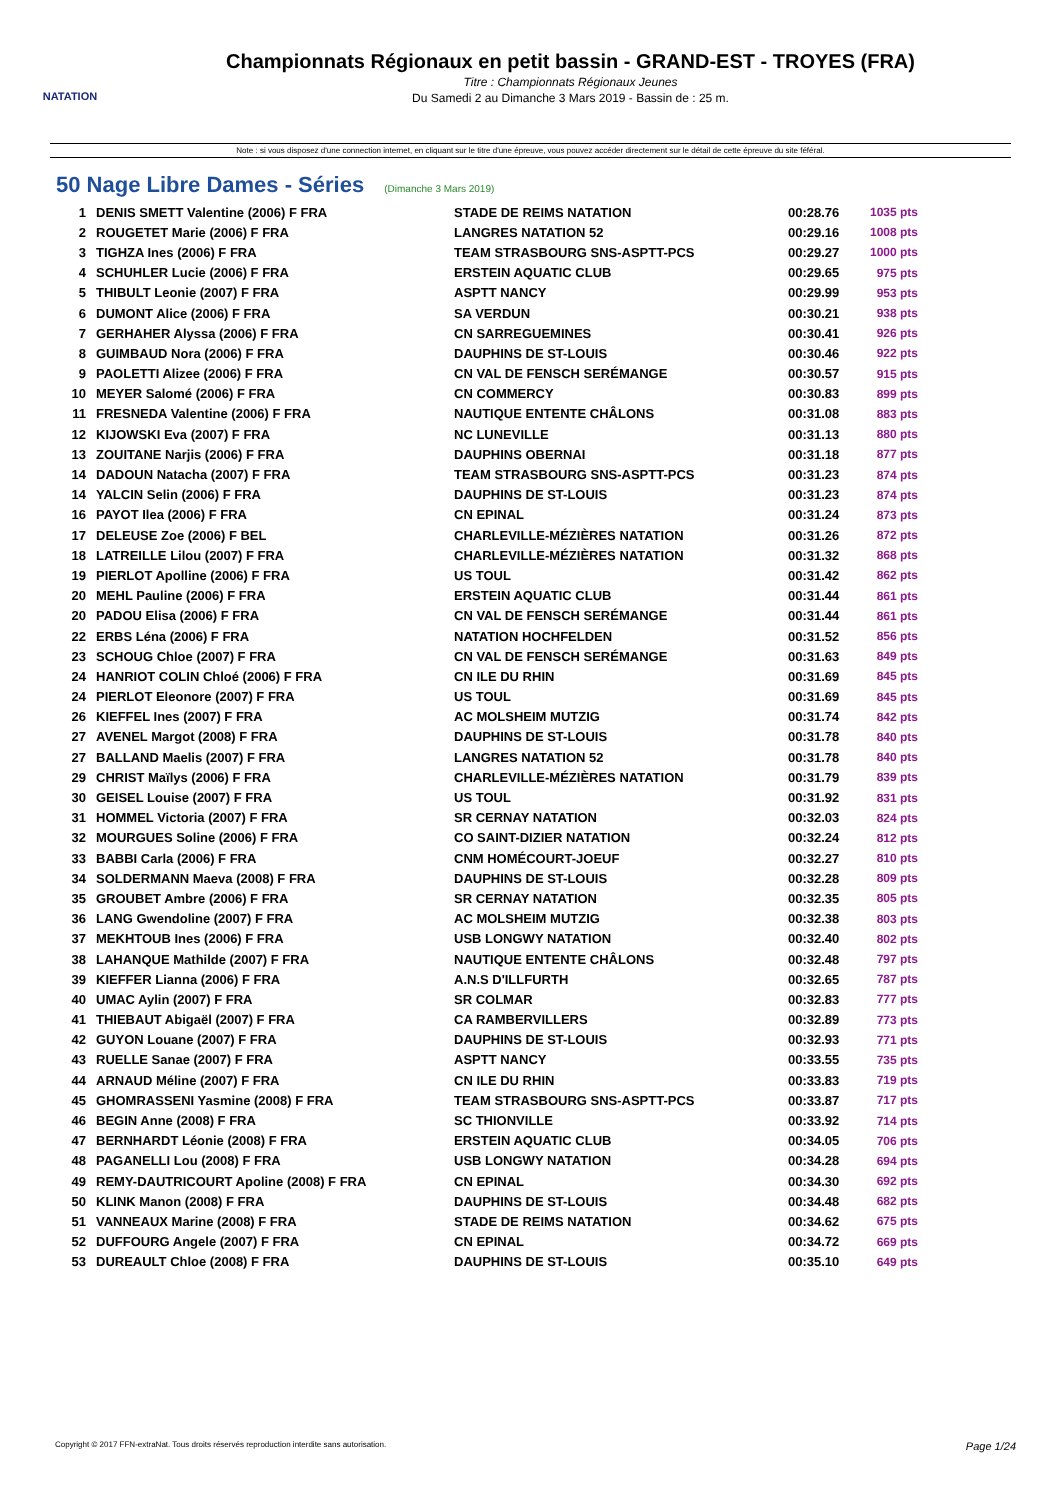NATATION
Championnats Régionaux en petit bassin - GRAND-EST - TROYES (FRA)
Titre : Championnats Régionaux Jeunes
Du Samedi 2 au Dimanche 3 Mars 2019 - Bassin de : 25 m.
Note : si vous disposez d'une connection internet, en cliquant sur le titre d'une épreuve, vous pouvez accéder directement sur le détail de cette épreuve du site féféral.
50 Nage Libre Dames - Séries (Dimanche 3 Mars 2019)
| 1 | DENIS SMETT Valentine (2006) F FRA | STADE DE REIMS NATATION | 00:28.76 | 1035 pts |
| 2 | ROUGETET Marie (2006) F FRA | LANGRES NATATION 52 | 00:29.16 | 1008 pts |
| 3 | TIGHZA Ines (2006) F FRA | TEAM STRASBOURG SNS-ASPTT-PCS | 00:29.27 | 1000 pts |
| 4 | SCHUHLER Lucie (2006) F FRA | ERSTEIN AQUATIC CLUB | 00:29.65 | 975 pts |
| 5 | THIBULT Leonie (2007) F FRA | ASPTT NANCY | 00:29.99 | 953 pts |
| 6 | DUMONT Alice (2006) F FRA | SA VERDUN | 00:30.21 | 938 pts |
| 7 | GERHAHER Alyssa (2006) F FRA | CN SARREGUEMINES | 00:30.41 | 926 pts |
| 8 | GUIMBAUD Nora (2006) F FRA | DAUPHINS DE ST-LOUIS | 00:30.46 | 922 pts |
| 9 | PAOLETTI Alizee (2006) F FRA | CN VAL DE FENSCH SERÉMANGE | 00:30.57 | 915 pts |
| 10 | MEYER Salomé (2006) F FRA | CN COMMERCY | 00:30.83 | 899 pts |
| 11 | FRESNEDA Valentine (2006) F FRA | NAUTIQUE ENTENTE CHÂLONS | 00:31.08 | 883 pts |
| 12 | KIJOWSKI Eva (2007) F FRA | NC LUNEVILLE | 00:31.13 | 880 pts |
| 13 | ZOUITANE Narjis (2006) F FRA | DAUPHINS OBERNAI | 00:31.18 | 877 pts |
| 14 | DADOUN Natacha (2007) F FRA | TEAM STRASBOURG SNS-ASPTT-PCS | 00:31.23 | 874 pts |
| 14 | YALCIN Selin (2006) F FRA | DAUPHINS DE ST-LOUIS | 00:31.23 | 874 pts |
| 16 | PAYOT Ilea (2006) F FRA | CN EPINAL | 00:31.24 | 873 pts |
| 17 | DELEUSE Zoe (2006) F BEL | CHARLEVILLE-MÉZIÈRES NATATION | 00:31.26 | 872 pts |
| 18 | LATREILLE Lilou (2007) F FRA | CHARLEVILLE-MÉZIÈRES NATATION | 00:31.32 | 868 pts |
| 19 | PIERLOT Apolline (2006) F FRA | US TOUL | 00:31.42 | 862 pts |
| 20 | MEHL Pauline (2006) F FRA | ERSTEIN AQUATIC CLUB | 00:31.44 | 861 pts |
| 20 | PADOU Elisa (2006) F FRA | CN VAL DE FENSCH SERÉMANGE | 00:31.44 | 861 pts |
| 22 | ERBS Léna (2006) F FRA | NATATION HOCHFELDEN | 00:31.52 | 856 pts |
| 23 | SCHOUG Chloe (2007) F FRA | CN VAL DE FENSCH SERÉMANGE | 00:31.63 | 849 pts |
| 24 | HANRIOT COLIN Chloé (2006) F FRA | CN ILE DU RHIN | 00:31.69 | 845 pts |
| 24 | PIERLOT Eleonore (2007) F FRA | US TOUL | 00:31.69 | 845 pts |
| 26 | KIEFFEL Ines (2007) F FRA | AC MOLSHEIM MUTZIG | 00:31.74 | 842 pts |
| 27 | AVENEL Margot (2008) F FRA | DAUPHINS DE ST-LOUIS | 00:31.78 | 840 pts |
| 27 | BALLAND Maelis (2007) F FRA | LANGRES NATATION 52 | 00:31.78 | 840 pts |
| 29 | CHRIST Maïlys (2006) F FRA | CHARLEVILLE-MÉZIÈRES NATATION | 00:31.79 | 839 pts |
| 30 | GEISEL Louise (2007) F FRA | US TOUL | 00:31.92 | 831 pts |
| 31 | HOMMEL Victoria (2007) F FRA | SR CERNAY NATATION | 00:32.03 | 824 pts |
| 32 | MOURGUES Soline (2006) F FRA | CO SAINT-DIZIER NATATION | 00:32.24 | 812 pts |
| 33 | BABBI Carla (2006) F FRA | CNM HOMÉCOURT-JOEUF | 00:32.27 | 810 pts |
| 34 | SOLDERMANN Maeva (2008) F FRA | DAUPHINS DE ST-LOUIS | 00:32.28 | 809 pts |
| 35 | GROUBET Ambre (2006) F FRA | SR CERNAY NATATION | 00:32.35 | 805 pts |
| 36 | LANG Gwendoline (2007) F FRA | AC MOLSHEIM MUTZIG | 00:32.38 | 803 pts |
| 37 | MEKHTOUB Ines (2006) F FRA | USB LONGWY NATATION | 00:32.40 | 802 pts |
| 38 | LAHANQUE Mathilde (2007) F FRA | NAUTIQUE ENTENTE CHÂLONS | 00:32.48 | 797 pts |
| 39 | KIEFFER Lianna (2006) F FRA | A.N.S D'ILLFURTH | 00:32.65 | 787 pts |
| 40 | UMAC Aylin (2007) F FRA | SR COLMAR | 00:32.83 | 777 pts |
| 41 | THIEBAUT Abigaël (2007) F FRA | CA RAMBERVILLERS | 00:32.89 | 773 pts |
| 42 | GUYON Louane (2007) F FRA | DAUPHINS DE ST-LOUIS | 00:32.93 | 771 pts |
| 43 | RUELLE Sanae (2007) F FRA | ASPTT NANCY | 00:33.55 | 735 pts |
| 44 | ARNAUD Méline (2007) F FRA | CN ILE DU RHIN | 00:33.83 | 719 pts |
| 45 | GHOMRASSENI Yasmine (2008) F FRA | TEAM STRASBOURG SNS-ASPTT-PCS | 00:33.87 | 717 pts |
| 46 | BEGIN Anne (2008) F FRA | SC THIONVILLE | 00:33.92 | 714 pts |
| 47 | BERNHARDT Léonie (2008) F FRA | ERSTEIN AQUATIC CLUB | 00:34.05 | 706 pts |
| 48 | PAGANELLI Lou (2008) F FRA | USB LONGWY NATATION | 00:34.28 | 694 pts |
| 49 | REMY-DAUTRICOURT Apoline (2008) F FRA | CN EPINAL | 00:34.30 | 692 pts |
| 50 | KLINK Manon (2008) F FRA | DAUPHINS DE ST-LOUIS | 00:34.48 | 682 pts |
| 51 | VANNEAUX Marine (2008) F FRA | STADE DE REIMS NATATION | 00:34.62 | 675 pts |
| 52 | DUFFOURG Angele (2007) F FRA | CN EPINAL | 00:34.72 | 669 pts |
| 53 | DUREAULT Chloe (2008) F FRA | DAUPHINS DE ST-LOUIS | 00:35.10 | 649 pts |
Copyright © 2017 FFN-extraNat. Tous droits réservés reproduction interdite sans autorisation. Page 1/24